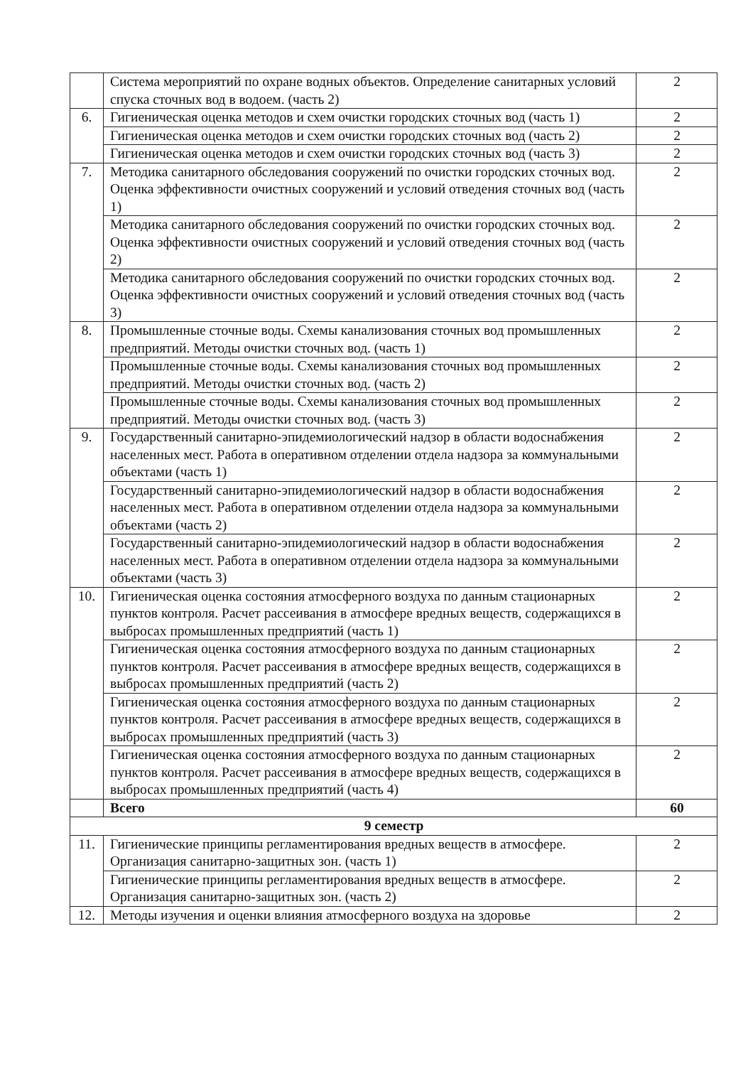| | Система мероприятий по охране водных объектов. Определение санитарных условий спуска сточных вод в водоем. (часть 2) | 2 |
| 6. | Гигиеническая оценка методов и схем очистки городских сточных вод (часть 1) | 2 |
| | Гигиеническая оценка методов и схем очистки городских сточных вод (часть 2) | 2 |
| | Гигиеническая оценка методов и схем очистки городских сточных вод (часть 3) | 2 |
| 7. | Методика санитарного обследования сооружений по очистки городских сточных вод. Оценка эффективности очистных сооружений и условий отведения сточных вод (часть 1) | 2 |
| | Методика санитарного обследования сооружений по очистки городских сточных вод. Оценка эффективности очистных сооружений и условий отведения сточных вод (часть 2) | 2 |
| | Методика санитарного обследования сооружений по очистки городских сточных вод. Оценка эффективности очистных сооружений и условий отведения сточных вод (часть 3) | 2 |
| 8. | Промышленные сточные воды. Схемы канализования сточных вод промышленных предприятий. Методы очистки сточных вод. (часть 1) | 2 |
| | Промышленные сточные воды. Схемы канализования сточных вод промышленных предприятий. Методы очистки сточных вод. (часть 2) | 2 |
| | Промышленные сточные воды. Схемы канализования сточных вод промышленных предприятий. Методы очистки сточных вод. (часть 3) | 2 |
| 9. | Государственный санитарно-эпидемиологический надзор в области водоснабжения населенных мест. Работа в оперативном отделении отдела надзора за коммунальными объектами (часть 1) | 2 |
| | Государственный санитарно-эпидемиологический надзор в области водоснабжения населенных мест. Работа в оперативном отделении отдела надзора за коммунальными объектами (часть 2) | 2 |
| | Государственный санитарно-эпидемиологический надзор в области водоснабжения населенных мест. Работа в оперативном отделении отдела надзора за коммунальными объектами (часть 3) | 2 |
| 10. | Гигиеническая оценка состояния атмосферного воздуха по данным стационарных пунктов контроля. Расчет рассеивания в атмосфере вредных веществ, содержащихся в выбросах промышленных предприятий (часть 1) | 2 |
| | Гигиеническая оценка состояния атмосферного воздуха по данным стационарных пунктов контроля. Расчет рассеивания в атмосфере вредных веществ, содержащихся в выбросах промышленных предприятий (часть 2) | 2 |
| | Гигиеническая оценка состояния атмосферного воздуха по данным стационарных пунктов контроля. Расчет рассеивания в атмосфере вредных веществ, содержащихся в выбросах промышленных предприятий (часть 3) | 2 |
| | Гигиеническая оценка состояния атмосферного воздуха по данным стационарных пунктов контроля. Расчет рассеивания в атмосфере вредных веществ, содержащихся в выбросах промышленных предприятий (часть 4) | 2 |
| | Всего | 60 |
| 9 семестр | | |
| 11. | Гигиенические принципы регламентирования вредных веществ в атмосфере. Организация санитарно-защитных зон. (часть 1) | 2 |
| | Гигиенические принципы регламентирования вредных веществ в атмосфере. Организация санитарно-защитных зон. (часть 2) | 2 |
| 12. | Методы изучения и оценки влияния атмосферного воздуха на здоровье | 2 |